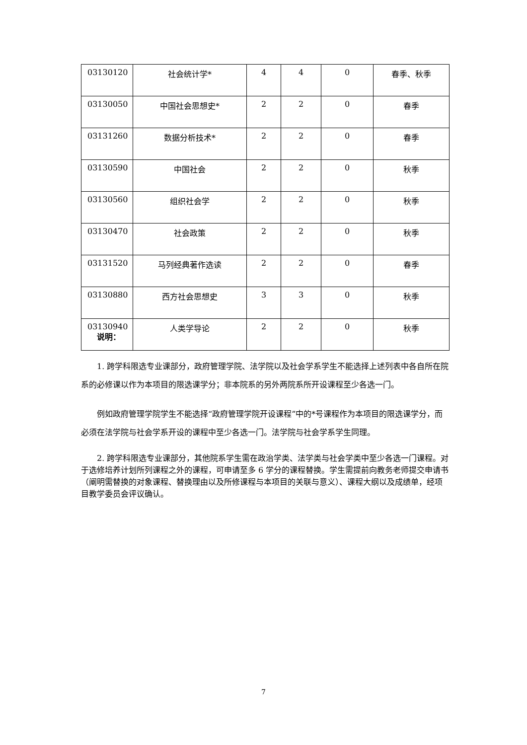| 03130120 | 社会统计学* | 4 | 4 | 0 | 春季、秋季 |
| 03130050 | 中国社会思想史* | 2 | 2 | 0 | 春季 |
| 03131260 | 数据分析技术* | 2 | 2 | 0 | 春季 |
| 03130590 | 中国社会 | 2 | 2 | 0 | 秋季 |
| 03130560 | 组织社会学 | 2 | 2 | 0 | 秋季 |
| 03130470 | 社会政策 | 2 | 2 | 0 | 秋季 |
| 03131520 | 马列经典著作选读 | 2 | 2 | 0 | 春季 |
| 03130880 | 西方社会思想史 | 3 | 3 | 0 | 秋季 |
| 03130940 | 人类学导论 | 2 | 2 | 0 | 秋季 |
说明：
1. 跨学科限选专业课部分，政府管理学院、法学院以及社会学系学生不能选择上述列表中各自所在院系的必修课以作为本项目的限选课学分；非本院系的另外两院系所开设课程至少各选一门。
例如政府管理学院学生不能选择“政府管理学院开设课程”中的*号课程作为本项目的限选课学分，而必须在法学院与社会学系开设的课程中至少各选一门。法学院与社会学系学生同理。
2. 跨学科限选专业课部分，其他院系学生需在政治学类、法学类与社会学类中至少各选一门课程。对于选修培养计划所列课程之外的课程，可申请至多 6 学分的课程替换。学生需提前向教务老师提交申请书（阐明需替换的对象课程、替换理由以及所修课程与本项目的关联与意义）、课程大纲以及成绩单，经项目教学委员会评议确认。
7